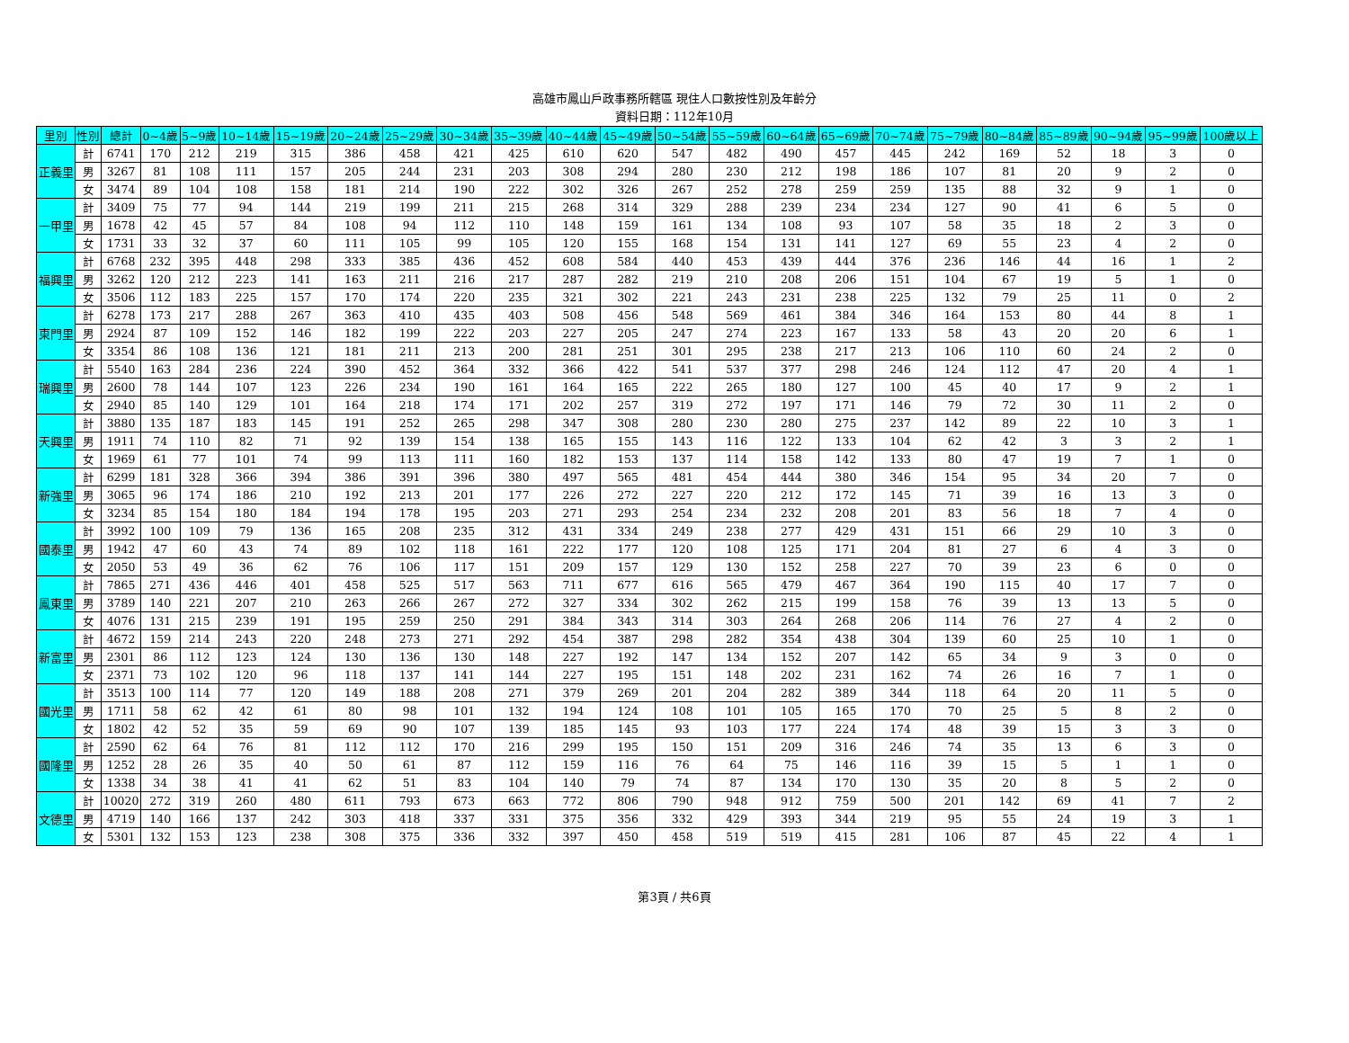高雄市鳳山戶政事務所轄區 現住人口數按性別及年齡分
資料日期：112年10月
| 里別 | 性別 | 總計 | 0~4歲 | 5~9歲 | 10~14歲 | 15~19歲 | 20~24歲 | 25~29歲 | 30~34歲 | 35~39歲 | 40~44歲 | 45~49歲 | 50~54歲 | 55~59歲 | 60~64歲 | 65~69歲 | 70~74歲 | 75~79歲 | 80~84歲 | 85~89歲 | 90~94歲 | 95~99歲 | 100歲以上 |
| --- | --- | --- | --- | --- | --- | --- | --- | --- | --- | --- | --- | --- | --- | --- | --- | --- | --- | --- | --- | --- | --- | --- | --- |
| 正義里 | 計 | 6741 | 170 | 212 | 219 | 315 | 386 | 458 | 421 | 425 | 610 | 620 | 547 | 482 | 490 | 457 | 445 | 242 | 169 | 52 | 18 | 3 | 0 |
| | 男 | 3267 | 81 | 108 | 111 | 157 | 205 | 244 | 231 | 203 | 308 | 294 | 280 | 230 | 212 | 198 | 186 | 107 | 81 | 20 | 9 | 2 | 0 |
| | 女 | 3474 | 89 | 104 | 108 | 158 | 181 | 214 | 190 | 222 | 302 | 326 | 267 | 252 | 278 | 259 | 259 | 135 | 88 | 32 | 9 | 1 | 0 |
| 一甲里 | 計 | 3409 | 75 | 77 | 94 | 144 | 219 | 199 | 211 | 215 | 268 | 314 | 329 | 288 | 239 | 234 | 234 | 127 | 90 | 41 | 6 | 5 | 0 |
| | 男 | 1678 | 42 | 45 | 57 | 84 | 108 | 94 | 112 | 110 | 148 | 159 | 161 | 134 | 108 | 93 | 107 | 58 | 35 | 18 | 2 | 3 | 0 |
| | 女 | 1731 | 33 | 32 | 37 | 60 | 111 | 105 | 99 | 105 | 120 | 155 | 168 | 154 | 131 | 141 | 127 | 69 | 55 | 23 | 4 | 2 | 0 |
| 福興里 | 計 | 6768 | 232 | 395 | 448 | 298 | 333 | 385 | 436 | 452 | 608 | 584 | 440 | 453 | 439 | 444 | 376 | 236 | 146 | 44 | 16 | 1 | 2 |
| | 男 | 3262 | 120 | 212 | 223 | 141 | 163 | 211 | 216 | 217 | 287 | 282 | 219 | 210 | 208 | 206 | 151 | 104 | 67 | 19 | 5 | 1 | 0 |
| | 女 | 3506 | 112 | 183 | 225 | 157 | 170 | 174 | 220 | 235 | 321 | 302 | 221 | 243 | 231 | 238 | 225 | 132 | 79 | 25 | 11 | 0 | 2 |
| 東門里 | 計 | 6278 | 173 | 217 | 288 | 267 | 363 | 410 | 435 | 403 | 508 | 456 | 548 | 569 | 461 | 384 | 346 | 164 | 153 | 80 | 44 | 8 | 1 |
| | 男 | 2924 | 87 | 109 | 152 | 146 | 182 | 199 | 222 | 203 | 227 | 205 | 247 | 274 | 223 | 167 | 133 | 58 | 43 | 20 | 20 | 6 | 1 |
| | 女 | 3354 | 86 | 108 | 136 | 121 | 181 | 211 | 213 | 200 | 281 | 251 | 301 | 295 | 238 | 217 | 213 | 106 | 110 | 60 | 24 | 2 | 0 |
| 瑞興里 | 計 | 5540 | 163 | 284 | 236 | 224 | 390 | 452 | 364 | 332 | 366 | 422 | 541 | 537 | 377 | 298 | 246 | 124 | 112 | 47 | 20 | 4 | 1 |
| | 男 | 2600 | 78 | 144 | 107 | 123 | 226 | 234 | 190 | 161 | 164 | 165 | 222 | 265 | 180 | 127 | 100 | 45 | 40 | 17 | 9 | 2 | 1 |
| | 女 | 2940 | 85 | 140 | 129 | 101 | 164 | 218 | 174 | 171 | 202 | 257 | 319 | 272 | 197 | 171 | 146 | 79 | 72 | 30 | 11 | 2 | 0 |
| 天興里 | 計 | 3880 | 135 | 187 | 183 | 145 | 191 | 252 | 265 | 298 | 347 | 308 | 280 | 230 | 280 | 275 | 237 | 142 | 89 | 22 | 10 | 3 | 1 |
| | 男 | 1911 | 74 | 110 | 82 | 71 | 92 | 139 | 154 | 138 | 165 | 155 | 143 | 116 | 122 | 133 | 104 | 62 | 42 | 3 | 3 | 2 | 1 |
| | 女 | 1969 | 61 | 77 | 101 | 74 | 99 | 113 | 111 | 160 | 182 | 153 | 137 | 114 | 158 | 142 | 133 | 80 | 47 | 19 | 7 | 1 | 0 |
| 新強里 | 計 | 6299 | 181 | 328 | 366 | 394 | 386 | 391 | 396 | 380 | 497 | 565 | 481 | 454 | 444 | 380 | 346 | 154 | 95 | 34 | 20 | 7 | 0 |
| | 男 | 3065 | 96 | 174 | 186 | 210 | 192 | 213 | 201 | 177 | 226 | 272 | 227 | 220 | 212 | 172 | 145 | 71 | 39 | 16 | 13 | 3 | 0 |
| | 女 | 3234 | 85 | 154 | 180 | 184 | 194 | 178 | 195 | 203 | 271 | 293 | 254 | 234 | 232 | 208 | 201 | 83 | 56 | 18 | 7 | 4 | 0 |
| 國泰里 | 計 | 3992 | 100 | 109 | 79 | 136 | 165 | 208 | 235 | 312 | 431 | 334 | 249 | 238 | 277 | 429 | 431 | 151 | 66 | 29 | 10 | 3 | 0 |
| | 男 | 1942 | 47 | 60 | 43 | 74 | 89 | 102 | 118 | 161 | 222 | 177 | 120 | 108 | 125 | 171 | 204 | 81 | 27 | 6 | 4 | 3 | 0 |
| | 女 | 2050 | 53 | 49 | 36 | 62 | 76 | 106 | 117 | 151 | 209 | 157 | 129 | 130 | 152 | 258 | 227 | 70 | 39 | 23 | 6 | 0 | 0 |
| 鳳東里 | 計 | 7865 | 271 | 436 | 446 | 401 | 458 | 525 | 517 | 563 | 711 | 677 | 616 | 565 | 479 | 467 | 364 | 190 | 115 | 40 | 17 | 7 | 0 |
| | 男 | 3789 | 140 | 221 | 207 | 210 | 263 | 266 | 267 | 272 | 327 | 334 | 302 | 262 | 215 | 199 | 158 | 76 | 39 | 13 | 13 | 5 | 0 |
| | 女 | 4076 | 131 | 215 | 239 | 191 | 195 | 259 | 250 | 291 | 384 | 343 | 314 | 303 | 264 | 268 | 206 | 114 | 76 | 27 | 4 | 2 | 0 |
| 新富里 | 計 | 4672 | 159 | 214 | 243 | 220 | 248 | 273 | 271 | 292 | 454 | 387 | 298 | 282 | 354 | 438 | 304 | 139 | 60 | 25 | 10 | 1 | 0 |
| | 男 | 2301 | 86 | 112 | 123 | 124 | 130 | 136 | 130 | 148 | 227 | 192 | 147 | 134 | 152 | 207 | 142 | 65 | 34 | 9 | 3 | 0 | 0 |
| | 女 | 2371 | 73 | 102 | 120 | 96 | 118 | 137 | 141 | 144 | 227 | 195 | 151 | 148 | 202 | 231 | 162 | 74 | 26 | 16 | 7 | 1 | 0 |
| 國光里 | 計 | 3513 | 100 | 114 | 77 | 120 | 149 | 188 | 208 | 271 | 379 | 269 | 201 | 204 | 282 | 389 | 344 | 118 | 64 | 20 | 11 | 5 | 0 |
| | 男 | 1711 | 58 | 62 | 42 | 61 | 80 | 98 | 101 | 132 | 194 | 124 | 108 | 101 | 105 | 165 | 170 | 70 | 25 | 5 | 8 | 2 | 0 |
| | 女 | 1802 | 42 | 52 | 35 | 59 | 69 | 90 | 107 | 139 | 185 | 145 | 93 | 103 | 177 | 224 | 174 | 48 | 39 | 15 | 3 | 3 | 0 |
| 國隆里 | 計 | 2590 | 62 | 64 | 76 | 81 | 112 | 112 | 170 | 216 | 299 | 195 | 150 | 151 | 209 | 316 | 246 | 74 | 35 | 13 | 6 | 3 | 0 |
| | 男 | 1252 | 28 | 26 | 35 | 40 | 50 | 61 | 87 | 112 | 159 | 116 | 76 | 64 | 75 | 146 | 116 | 39 | 15 | 5 | 1 | 1 | 0 |
| | 女 | 1338 | 34 | 38 | 41 | 41 | 62 | 51 | 83 | 104 | 140 | 79 | 74 | 87 | 134 | 170 | 130 | 35 | 20 | 8 | 5 | 2 | 0 |
| 文德里 | 計 | 10020 | 272 | 319 | 260 | 480 | 611 | 793 | 673 | 663 | 772 | 806 | 790 | 948 | 912 | 759 | 500 | 201 | 142 | 69 | 41 | 7 | 2 |
| | 男 | 4719 | 140 | 166 | 137 | 242 | 303 | 418 | 337 | 331 | 375 | 356 | 332 | 429 | 393 | 344 | 219 | 95 | 55 | 24 | 19 | 3 | 1 |
| | 女 | 5301 | 132 | 153 | 123 | 238 | 308 | 375 | 336 | 332 | 397 | 450 | 458 | 519 | 519 | 415 | 281 | 106 | 87 | 45 | 22 | 4 | 1 |
第3頁 / 共6頁